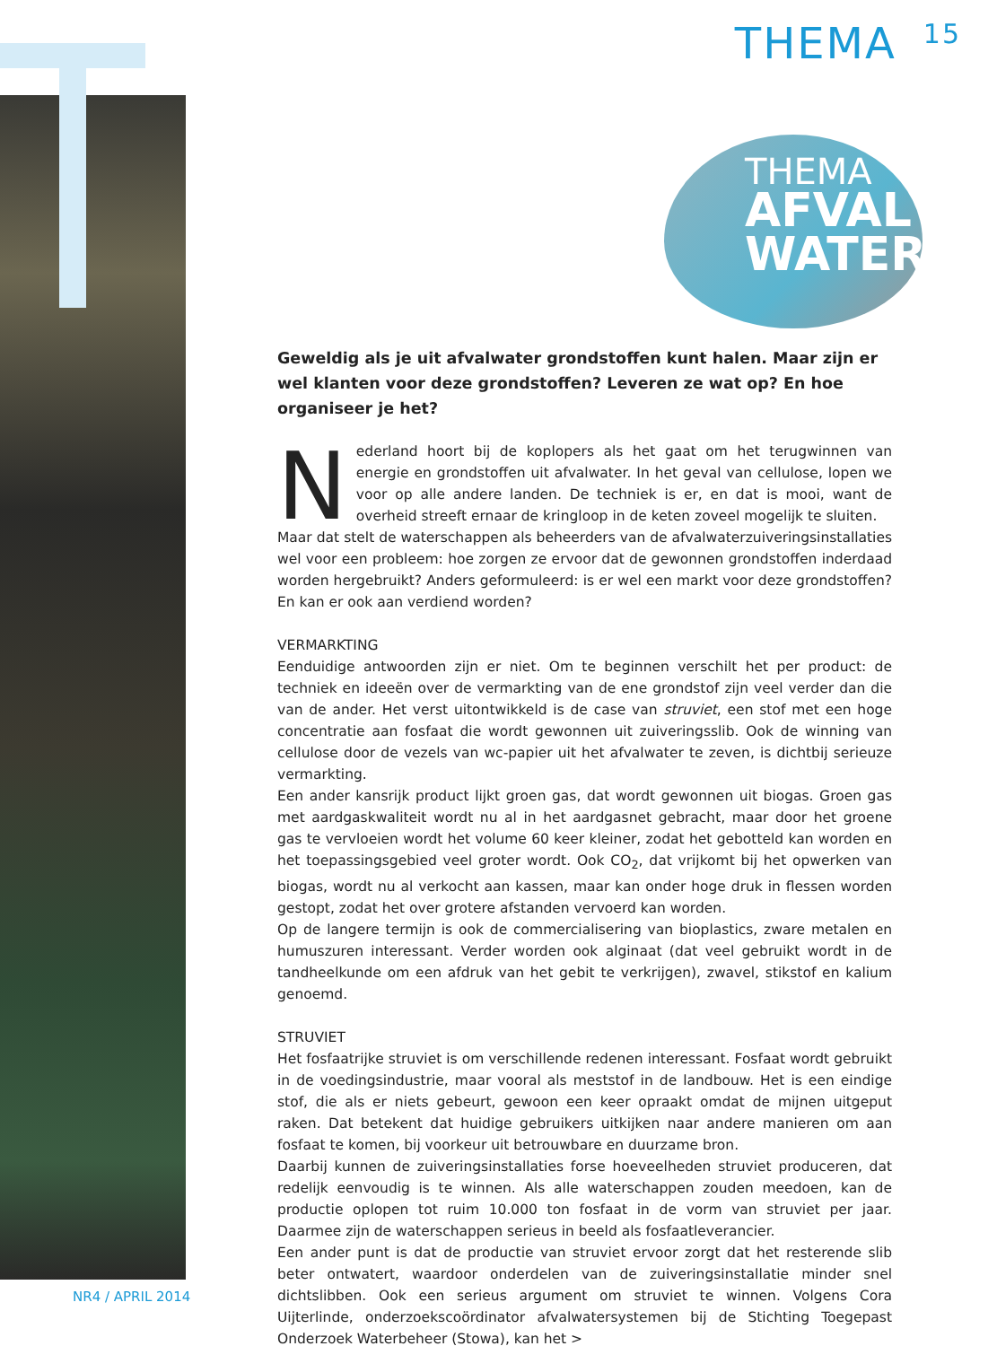THEMA 15
THEMA
AFVAL
WATER
Geweldig als je uit afvalwater grondstoffen kunt halen. Maar zijn er wel klanten voor deze grondstoffen? Leveren ze wat op? En hoe organiseer je het?
Nederland hoort bij de koplopers als het gaat om het terugwinnen van energie en grondstoffen uit afvalwater. In het geval van cellulose, lopen we voor op alle andere landen. De techniek is er, en dat is mooi, want de overheid streeft ernaar de kringloop in de keten zoveel mogelijk te sluiten.
Maar dat stelt de waterschappen als beheerders van de afvalwaterzuiveringsinstallaties wel voor een probleem: hoe zorgen ze ervoor dat de gewonnen grondstoffen inderdaad worden hergebruikt? Anders geformuleerd: is er wel een markt voor deze grondstoffen? En kan er ook aan verdiend worden?
VERMARKTING
Eenduidige antwoorden zijn er niet. Om te beginnen verschilt het per product: de techniek en ideeën over de vermarkting van de ene grondstof zijn veel verder dan die van de ander. Het verst uitontwikkeld is de case van struviet, een stof met een hoge concentratie aan fosfaat die wordt gewonnen uit zuiveringsslib. Ook de winning van cellulose door de vezels van wc-papier uit het afvalwater te zeven, is dichtbij serieuze vermarkting.
Een ander kansrijk product lijkt groen gas, dat wordt gewonnen uit biogas. Groen gas met aardgaskwaliteit wordt nu al in het aardgasnet gebracht, maar door het groene gas te vervloeien wordt het volume 60 keer kleiner, zodat het gebotteld kan worden en het toepassingsgebied veel groter wordt. Ook CO<sub>2</sub>, dat vrijkomt bij het opwerken van biogas, wordt nu al verkocht aan kassen, maar kan onder hoge druk in flessen worden gestopt, zodat het over grotere afstanden vervoerd kan worden.
Op de langere termijn is ook de commercialisering van bioplastics, zware metalen en humuszuren interessant. Verder worden ook alginaat (dat veel gebruikt wordt in de tandheelkunde om een afdruk van het gebit te verkrijgen), zwavel, stikstof en kalium genoemd.
STRUVIET
Het fosfaatrijke struviet is om verschillende redenen interessant. Fosfaat wordt gebruikt in de voedingsindustrie, maar vooral als meststof in de landbouw. Het is een eindige stof, die als er niets gebeurt, gewoon een keer opraakt omdat de mijnen uitgeput raken. Dat betekent dat huidige gebruikers uitkijken naar andere manieren om aan fosfaat te komen, bij voorkeur uit betrouwbare en duurzame bron.
Daarbij kunnen de zuiveringsinstallaties forse hoeveelheden struviet produceren, dat redelijk eenvoudig is te winnen. Als alle waterschappen zouden meedoen, kan de productie oplopen tot ruim 10.000 ton fosfaat in de vorm van struviet per jaar. Daarmee zijn de waterschappen serieus in beeld als fosfaatleverancier.
Een ander punt is dat de productie van struviet ervoor zorgt dat het resterende slib beter ontwatert, waardoor onderdelen van de zuiveringsinstallatie minder snel dichtslibben. Ook een serieus argument om struviet te winnen. Volgens Cora Uijterlinde, onderzoekscoördinator afvalwatersystemen bij de Stichting Toegepast Onderzoek Waterbeheer (Stowa), kan het >
NR4 / APRIL 2014